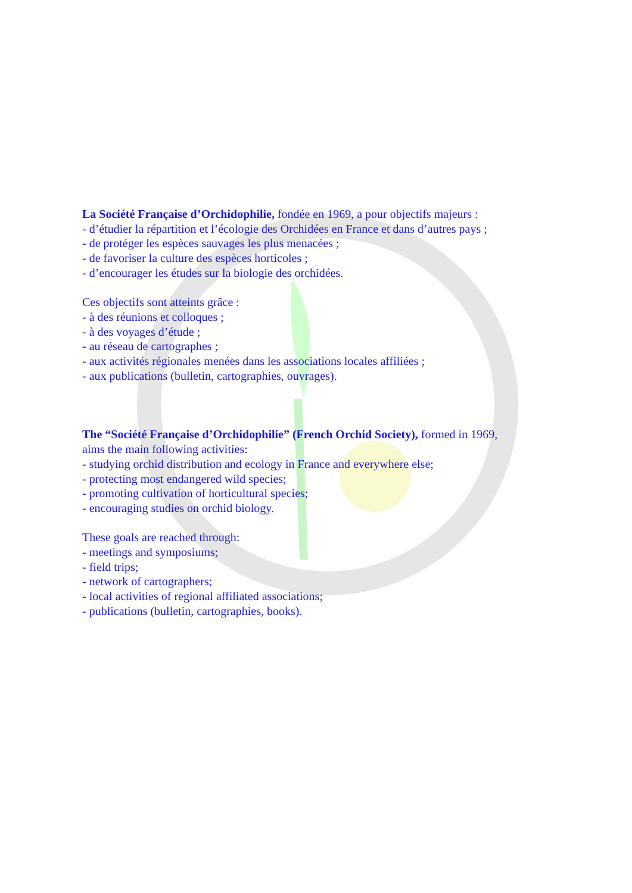La Société Française d’Orchidophilie, fondée en 1969, a pour objectifs majeurs :
- d’étudier la répartition et l’écologie des Orchidées en France et dans d’autres pays ;
- de protéger les espèces sauvages les plus menacées ;
- de favoriser la culture des espèces horticoles ;
- d’encourager les études sur la biologie des orchidées.
Ces objectifs sont atteints grâce :
- à des réunions et colloques ;
- à des voyages d’étude ;
- au réseau de cartographes ;
- aux activités régionales menées dans les associations locales affiliées ;
- aux publications (bulletin, cartographies, ouvrages).
The “Société Française d’Orchidophilie” (French Orchid Society), formed in 1969,
aims the main following activities:
- studying orchid distribution and ecology in France and everywhere else;
- protecting most endangered wild species;
- promoting cultivation of horticultural species;
- encouraging studies on orchid biology.
These goals are reached through:
- meetings and symposiums;
- field trips;
- network of cartographers;
- local activities of regional affiliated associations;
- publications (bulletin, cartographies, books).